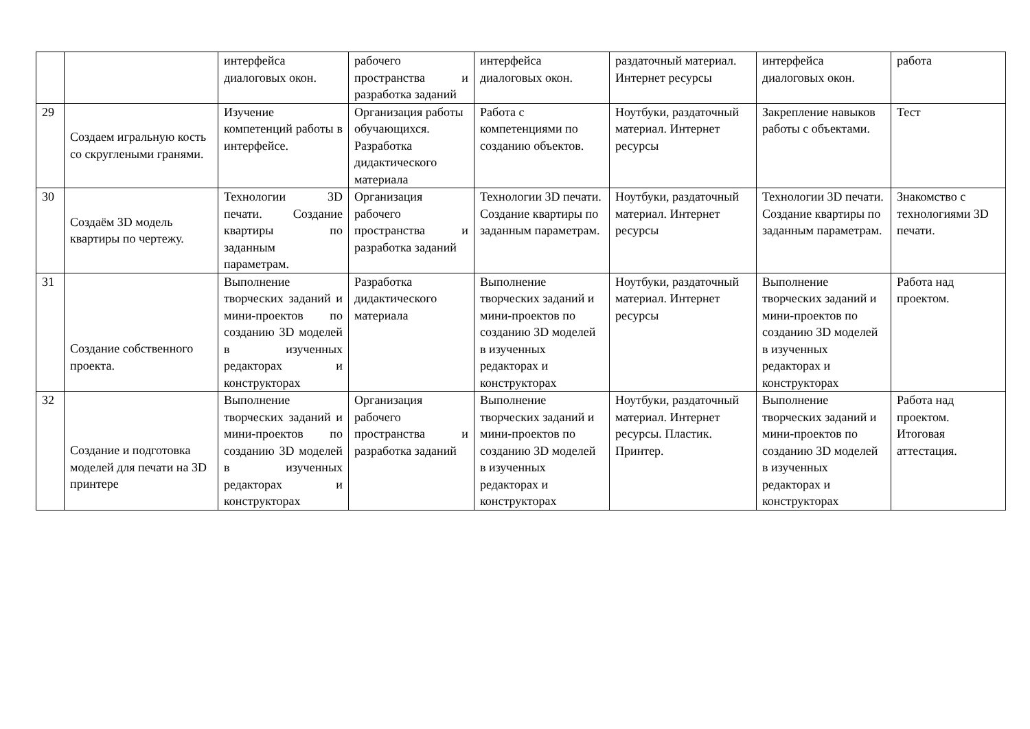| | | интерфейса диалоговых окон. | рабочего пространства и разработка заданий | интерфейса диалоговых окон. | раздаточный материал. Интернет ресурсы | интерфейса диалоговых окон. | работа |
| 29 | Создаем игральную кость со скруглеными гранями. | Изучение компетенций работы в интерфейсе. | Организация работы обучающихся. Разработка дидактического материала | Работа с компетенциями по созданию объектов. | Ноутбуки, раздаточный материал. Интернет ресурсы | Закрепление навыков работы с объектами. | Тест |
| 30 | Создаём 3D модель квартиры по чертежу. | Технологии 3D печати. Создание квартиры по заданным параметрам. | Организация рабочего пространства и разработка заданий | Технологии 3D печати. Создание квартиры по заданным параметрам. | Ноутбуки, раздаточный материал. Интернет ресурсы | Технологии 3D печати. Создание квартиры по заданным параметрам. | Знакомство с технологиями 3D печати. |
| 31 | Создание собственного проекта. | Выполнение творческих заданий и мини-проектов по созданию 3D моделей в изученных редакторах и конструкторах | Разработка дидактического материала | Выполнение творческих заданий и мини-проектов по созданию 3D моделей в изученных редакторах и конструкторах | Ноутбуки, раздаточный материал. Интернет ресурсы | Выполнение творческих заданий и мини-проектов по созданию 3D моделей в изученных редакторах и конструкторах | Работа над проектом. |
| 32 | Создание и подготовка моделей для печати на 3D принтере | Выполнение творческих заданий и мини-проектов по созданию 3D моделей в изученных редакторах и конструкторах | Организация рабочего пространства и разработка заданий | Выполнение творческих заданий и мини-проектов по созданию 3D моделей в изученных редакторах и конструкторах | Ноутбуки, раздаточный материал. Интернет ресурсы. Пластик. Принтер. | Выполнение творческих заданий и мини-проектов по созданию 3D моделей в изученных редакторах и конструкторах | Работа над проектом. Итоговая аттестация. |